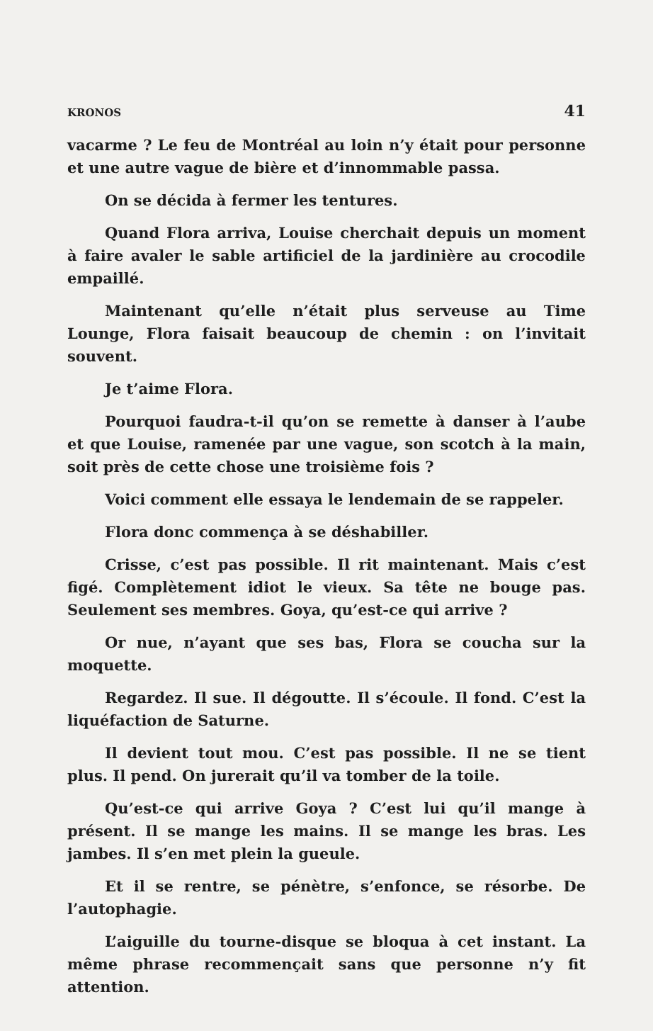KRONOS 41
vacarme ? Le feu de Montréal au loin n’y était pour personne et une autre vague de bière et d’innommable passa.
On se décida à fermer les tentures.
Quand Flora arriva, Louise cherchait depuis un moment à faire avaler le sable artificiel de la jardinière au crocodile empaillé.
Maintenant qu’elle n’était plus serveuse au Time Lounge, Flora faisait beaucoup de chemin : on l’invitait souvent.
Je t’aime Flora.
Pourquoi faudra-t-il qu’on se remette à danser à l’aube et que Louise, ramenée par une vague, son scotch à la main, soit près de cette chose une troisième fois ?
Voici comment elle essaya le lendemain de se rappeler.
Flora donc commença à se déshabiller.
Crisse, c’est pas possible. Il rit maintenant. Mais c’est figé. Complètement idiot le vieux. Sa tête ne bouge pas. Seulement ses membres. Goya, qu’est-ce qui arrive ?
Or nue, n’ayant que ses bas, Flora se coucha sur la moquette.
Regardez. Il sue. Il dégoutte. Il s’écoule. Il fond. C’est la liquéfaction de Saturne.
Il devient tout mou. C’est pas possible. Il ne se tient plus. Il pend. On jurerait qu’il va tomber de la toile.
Qu’est-ce qui arrive Goya ? C’est lui qu’il mange à présent. Il se mange les mains. Il se mange les bras. Les jambes. Il s’en met plein la gueule.
Et il se rentre, se pénètre, s’enfonce, se résorbe. De l’autophagie.
L’aiguille du tourne-disque se bloqua à cet instant. La même phrase recommençait sans que personne n’y fit attention.